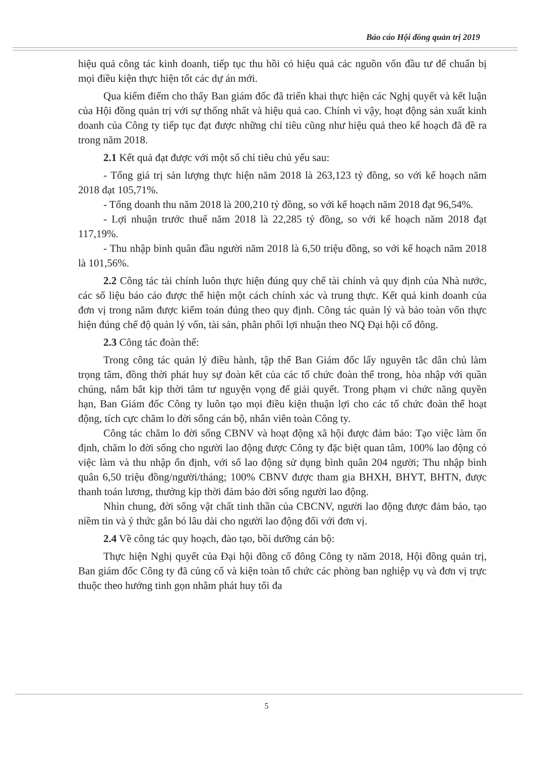Báo cáo Hội đồng quản trị 2019
hiệu quả công tác kinh doanh, tiếp tục thu hồi có hiệu quả các nguồn vốn đầu tư để chuẩn bị mọi điều kiện thực hiện tốt các dự án mới.
Qua kiểm điểm cho thấy Ban giám đốc đã triển khai thực hiện các Nghị quyết và kết luận của Hội đồng quản trị với sự thống nhất và hiệu quả cao. Chính vì vậy, hoạt động sản xuất kinh doanh của Công ty tiếp tục đạt được những chỉ tiêu cũng như hiệu quả theo kế hoạch đã đề ra trong năm 2018.
2.1 Kết quả đạt được với một số chỉ tiêu chủ yếu sau:
- Tổng giá trị sản lượng thực hiện năm 2018 là 263,123 tỷ đồng, so với kế hoạch năm 2018 đạt 105,71%.
- Tổng doanh thu năm 2018 là 200,210 tỷ đồng, so với kế hoạch năm 2018 đạt 96,54%.
- Lợi nhuận trước thuế năm 2018 là 22,285 tỷ đồng, so với kế hoạch năm 2018 đạt 117,19%.
- Thu nhập bình quân đầu người năm 2018 là 6,50 triệu đồng, so với kế hoạch năm 2018 là 101,56%.
2.2 Công tác tài chính luôn thực hiện đúng quy chế tài chính và quy định của Nhà nước, các số liệu báo cáo được thể hiện một cách chính xác và trung thực. Kết quả kinh doanh của đơn vị trong năm được kiểm toán đúng theo quy định. Công tác quản lý và bảo toàn vốn thực hiện đúng chế độ quản lý vốn, tài sản, phân phối lợi nhuận theo NQ Đại hội cổ đông.
2.3 Công tác đoàn thể:
Trong công tác quản lý điều hành, tập thể Ban Giám đốc lấy nguyên tắc dân chủ làm trọng tâm, đồng thời phát huy sự đoàn kết của các tổ chức đoàn thể trong, hòa nhập với quần chúng, nắm bắt kịp thời tâm tư nguyện vọng để giải quyết. Trong phạm vi chức năng quyền hạn, Ban Giám đốc Công ty luôn tạo mọi điều kiện thuận lợi cho các tổ chức đoàn thể hoạt động, tích cực chăm lo đời sống cán bộ, nhân viên toàn Công ty.
Công tác chăm lo đời sống CBNV và hoạt động xã hội được đảm bảo: Tạo việc làm ổn định, chăm lo đời sống cho người lao động được Công ty đặc biệt quan tâm, 100% lao động có việc làm và thu nhập ổn định, với số lao động sử dụng bình quân 204 người; Thu nhập bình quân 6,50 triệu đồng/người/tháng; 100% CBNV được tham gia BHXH, BHYT, BHTN, được thanh toán lương, thưởng kịp thời đảm bảo đời sống người lao động.
Nhìn chung, đời sống vật chất tinh thần của CBCNV, người lao động được đảm bảo, tạo niềm tin và ý thức gắn bó lâu dài cho người lao động đối với đơn vị.
2.4 Về công tác quy hoạch, đào tạo, bồi dưỡng cán bộ:
Thực hiện Nghị quyết của Đại hội đồng cổ đông Công ty năm 2018, Hội đồng quản trị, Ban giám đốc Công ty đã củng cố và kiện toàn tổ chức các phòng ban nghiệp vụ và đơn vị trực thuộc theo hướng tinh gọn nhằm phát huy tối đa
5